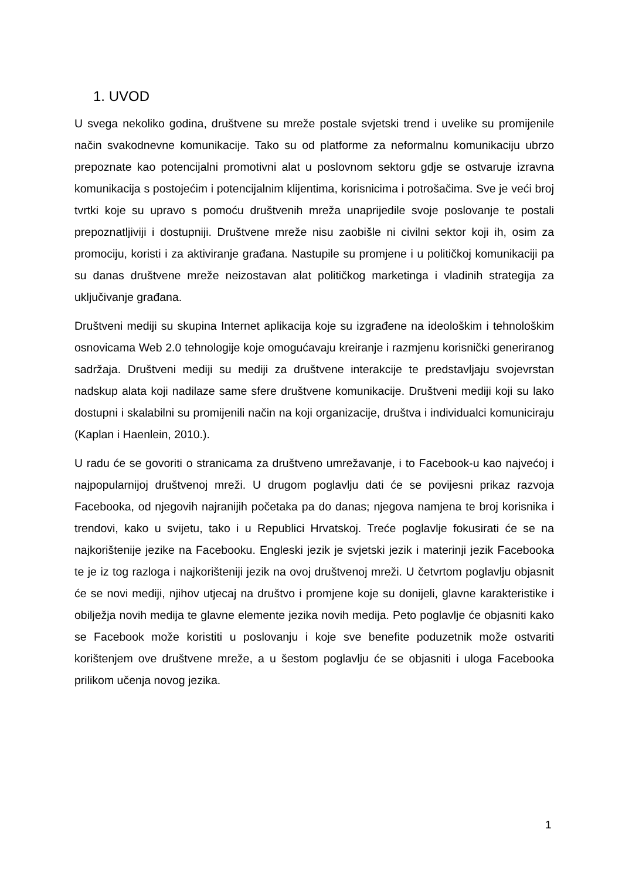1. UVOD
U svega nekoliko godina, društvene su mreže postale svjetski trend i uvelike su promijenile način svakodnevne komunikacije. Tako su od platforme za neformalnu komunikaciju ubrzo prepoznate kao potencijalni promotivni alat u poslovnom sektoru gdje se ostvaruje izravna komunikacija s postojećim i potencijalnim klijentima, korisnicima i potrošačima. Sve je veći broj tvrtki koje su upravo s pomoću društvenih mreža unaprijedile svoje poslovanje te postali prepoznatljiviji i dostupniji. Društvene mreže nisu zaobišle ni civilni sektor koji ih, osim za promociju, koristi i za aktiviranje građana. Nastupile su promjene i u političkoj komunikaciji pa su danas društvene mreže neizostavan alat političkog marketinga i vladinih strategija za uključivanje građana.
Društveni mediji su skupina Internet aplikacija koje su izgrađene na ideološkim i tehnološkim osnovicama Web 2.0 tehnologije koje omogućavaju kreiranje i razmjenu korisnički generiranog sadržaja. Društveni mediji su mediji za društvene interakcije te predstavljaju svojevrstan nadskup alata koji nadilaze same sfere društvene komunikacije. Društveni mediji koji su lako dostupni i skalabilni su promijenili način na koji organizacije, društva i individualci komuniciraju (Kaplan i Haenlein, 2010.).
U radu će se govoriti o stranicama za društveno umrežavanje, i to Facebook-u kao najvećoj i najpopularnijoj društvenoj mreži. U drugom poglavlju dati će se povijesni prikaz razvoja Facebooka, od njegovih najranijih početaka pa do danas; njegova namjena te broj korisnika i trendovi, kako u svijetu, tako i u Republici Hrvatskoj. Treće poglavlje fokusirati će se na najkorištenije jezike na Facebooku. Engleski jezik je svjetski jezik i materinji jezik Facebooka te je iz tog razloga i najkorišteniji jezik na ovoj društvenoj mreži. U četvrtom poglavlju objasnit će se novi mediji, njihov utjecaj na društvo i promjene koje su donijeli, glavne karakteristike i obilježja novih medija te glavne elemente jezika novih medija. Peto poglavlje će objasniti kako se Facebook može koristiti u poslovanju i koje sve benefite poduzetnik može ostvariti korištenjem ove društvene mreže, a u šestom poglavlju će se objasniti i uloga Facebooka prilikom učenja novog jezika.
1